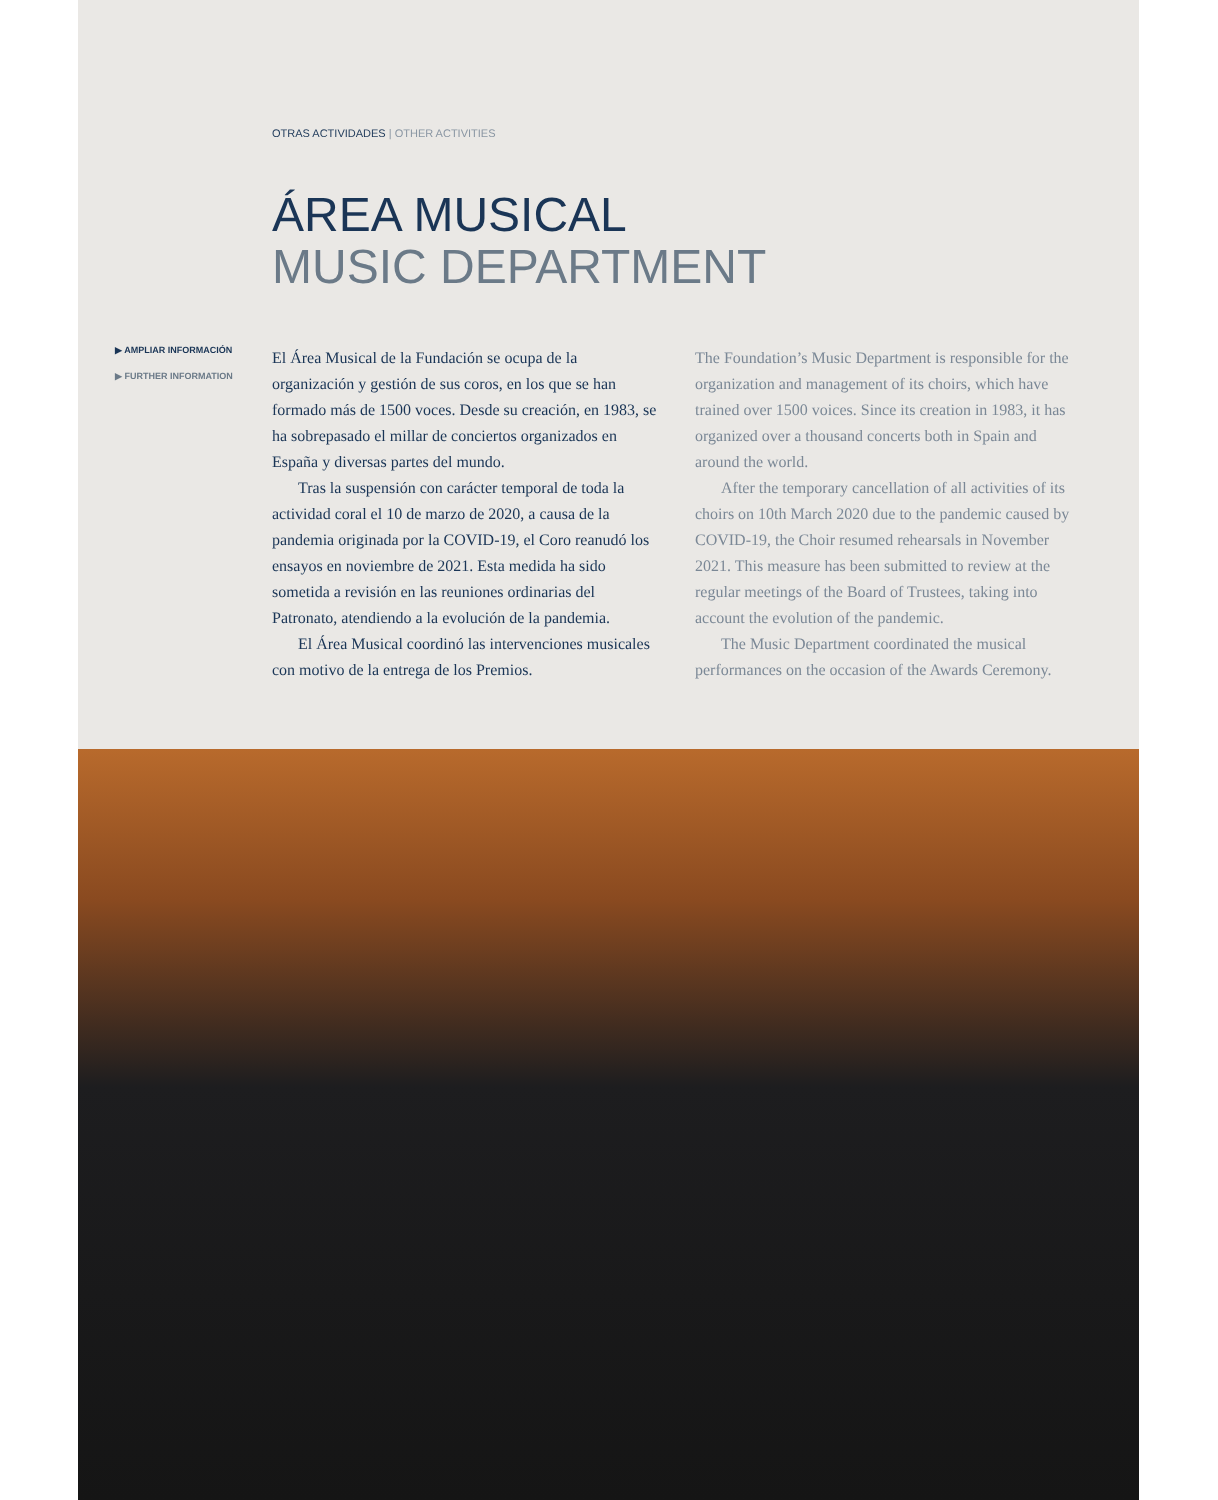OTRAS ACTIVIDADES | OTHER ACTIVITIES
ÁREA MUSICAL
MUSIC DEPARTMENT
▶ AMPLIAR INFORMACIÓN
▶ FURTHER INFORMATION
El Área Musical de la Fundación se ocupa de la organización y gestión de sus coros, en los que se han formado más de 1500 voces. Desde su creación, en 1983, se ha sobrepasado el millar de conciertos organizados en España y diversas partes del mundo.
Tras la suspensión con carácter temporal de toda la actividad coral el 10 de marzo de 2020, a causa de la pandemia originada por la COVID-19, el Coro reanudó los ensayos en noviembre de 2021. Esta medida ha sido sometida a revisión en las reuniones ordinarias del Patronato, atendiendo a la evolución de la pandemia.
El Área Musical coordinó las intervenciones musicales con motivo de la entrega de los Premios.
The Foundation’s Music Department is responsible for the organization and management of its choirs, which have trained over 1500 voices. Since its creation in 1983, it has organized over a thousand concerts both in Spain and around the world.
After the temporary cancellation of all activities of its choirs on 10th March 2020 due to the pandemic caused by COVID-19, the Choir resumed rehearsals in November 2021. This measure has been submitted to review at the regular meetings of the Board of Trustees, taking into account the evolution of the pandemic.
The Music Department coordinated the musical performances on the occasion of the Awards Ceremony.